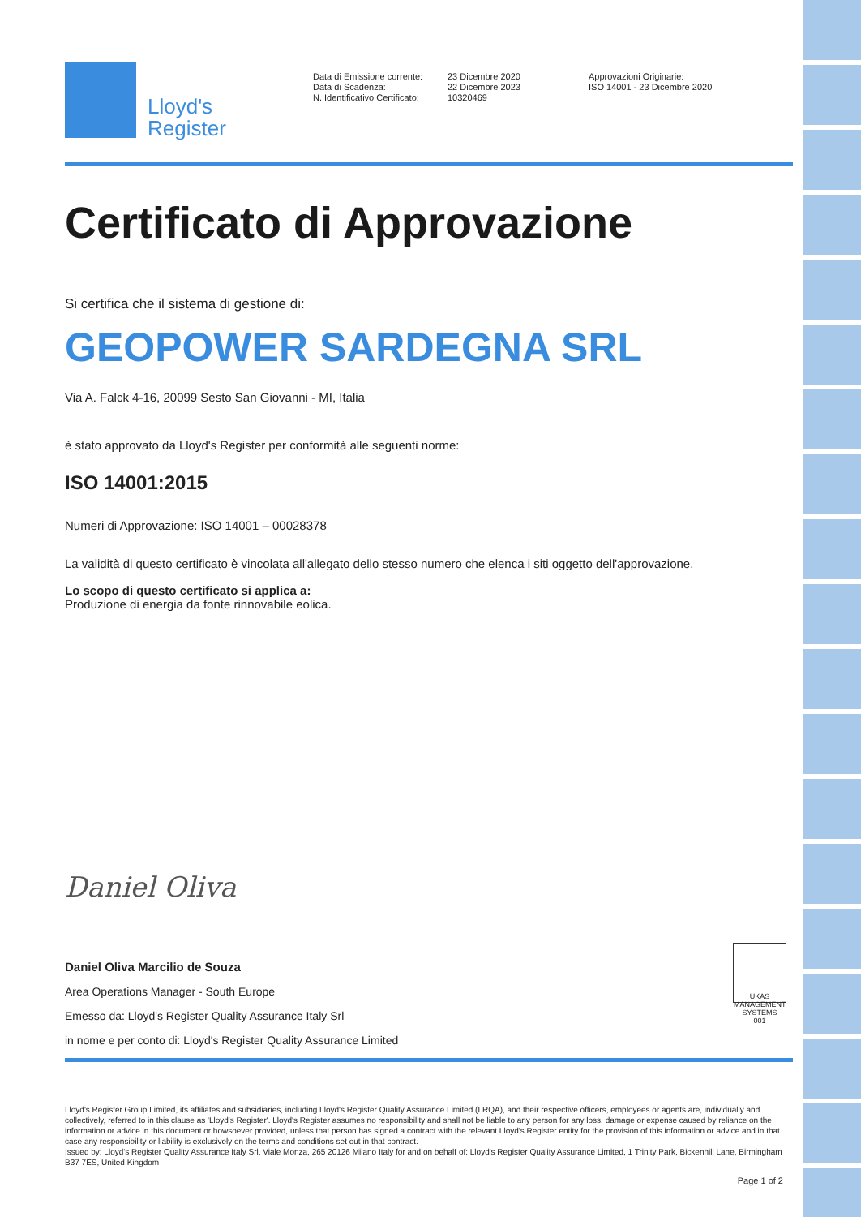Lloyd's
Register
Data di Emissione corrente:
Data di Scadenza:
N. Identificativo Certificato:
23 Dicembre 2020
22 Dicembre 2023
10320469
Approvazioni Originarie:
ISO 14001 - 23 Dicembre 2020
Certificato di Approvazione
Si certifica che il sistema di gestione di:
GEOPOWER SARDEGNA SRL
Via A. Falck 4-16, 20099 Sesto San Giovanni - MI, Italia
è stato approvato da Lloyd's Register per conformità alle seguenti norme:
ISO 14001:2015
Numeri di Approvazione: ISO 14001 – 00028378
La validità di questo certificato è vincolata all'allegato dello stesso numero che elenca i siti oggetto dell'approvazione.
Lo scopo di questo certificato si applica a:
Produzione di energia da fonte rinnovabile eolica.
Daniel Oliva
Daniel Oliva Marcilio de Souza
Area Operations Manager - South Europe
Emesso da: Lloyd's Register Quality Assurance Italy Srl
in nome e per conto di: Lloyd's Register Quality Assurance Limited
UKAS MANAGEMENT SYSTEMS
001
Lloyd's Register Group Limited, its affiliates and subsidiaries, including Lloyd's Register Quality Assurance Limited (LRQA), and their respective officers, employees or agents are, individually and collectively, referred to in this clause as 'Lloyd's Register'. Lloyd's Register assumes no responsibility and shall not be liable to any person for any loss, damage or expense caused by reliance on the information or advice in this document or howsoever provided, unless that person has signed a contract with the relevant Lloyd's Register entity for the provision of this information or advice and in that case any responsibility or liability is exclusively on the terms and conditions set out in that contract.
Issued by: Lloyd's Register Quality Assurance Italy Srl, Viale Monza, 265 20126 Milano Italy for and on behalf of: Lloyd's Register Quality Assurance Limited, 1 Trinity Park, Bickenhill Lane, Birmingham B37 7ES, United Kingdom
Page 1 of 2